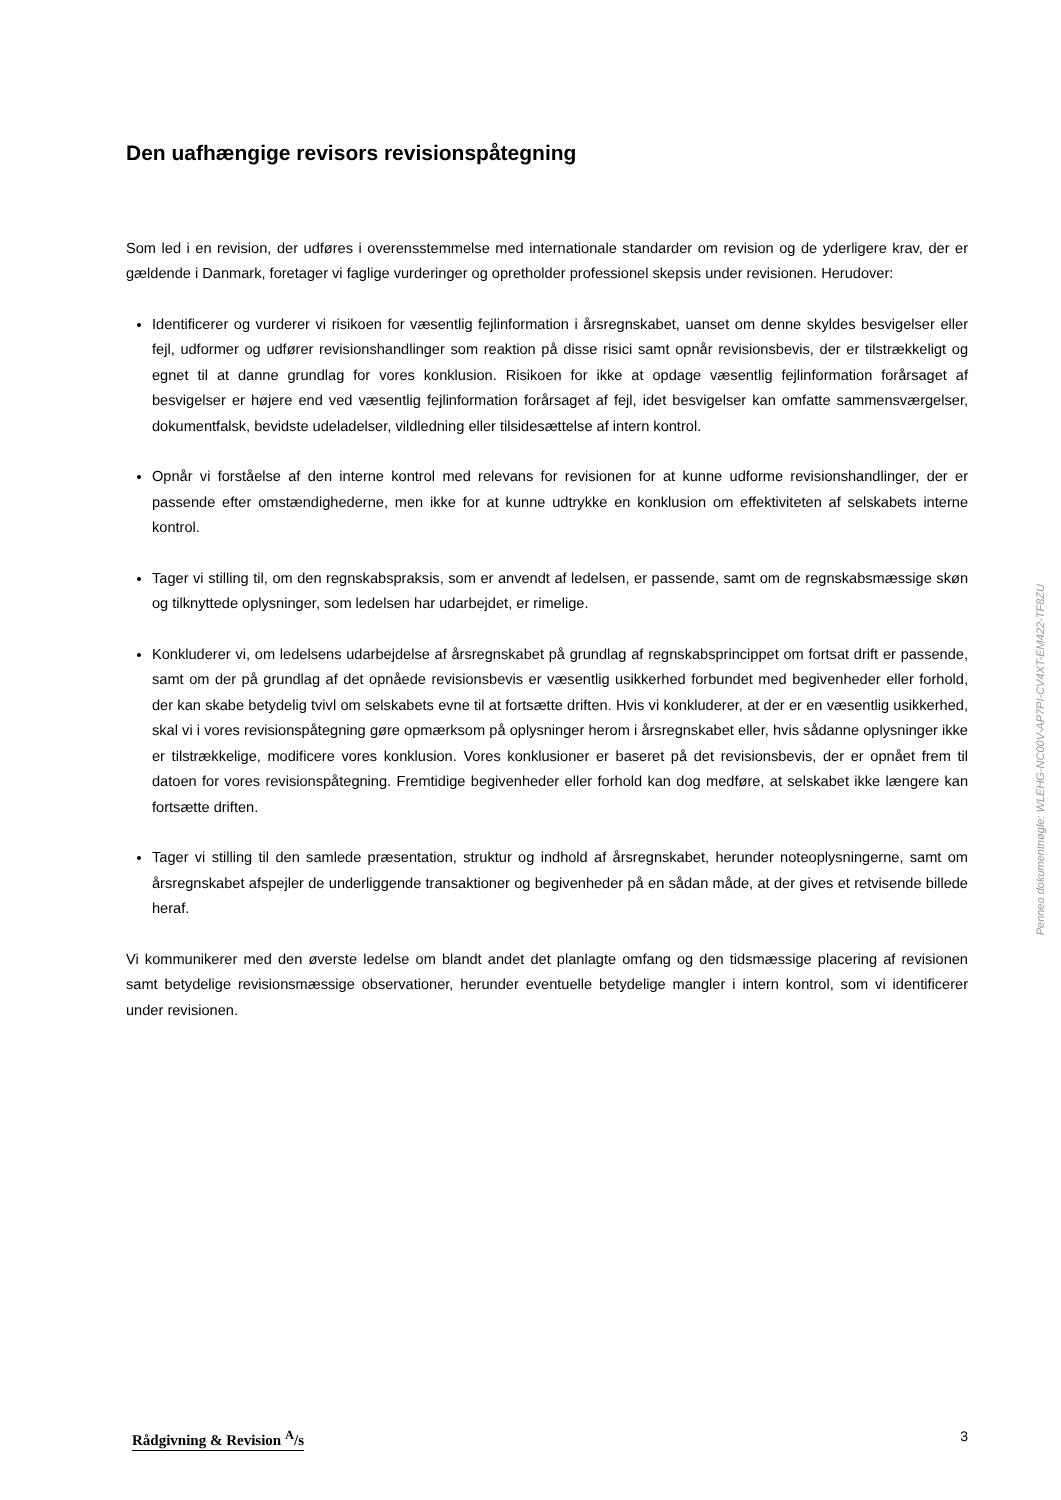Den uafhængige revisors revisionspåtegning
Som led i en revision, der udføres i overensstemmelse med internationale standarder om revision og de yderligere krav, der er gældende i Danmark, foretager vi faglige vurderinger og opretholder professionel skepsis under revisionen. Herudover:
Identificerer og vurderer vi risikoen for væsentlig fejlinformation i årsregnskabet, uanset om denne skyldes besvigelser eller fejl, udformer og udfører revisionshandlinger som reaktion på disse risici samt opnår revisionsbevis, der er tilstrækkeligt og egnet til at danne grundlag for vores konklusion. Risikoen for ikke at opdage væsentlig fejlinformation forårsaget af besvigelser er højere end ved væsentlig fejlinformation forårsaget af fejl, idet besvigelser kan omfatte sammensværgelser, dokumentfalsk, bevidste udeladelser, vildledning eller tilsidesættelse af intern kontrol.
Opnår vi forståelse af den interne kontrol med relevans for revisionen for at kunne udforme revisionshandlinger, der er passende efter omstændighederne, men ikke for at kunne udtrykke en konklusion om effektiviteten af selskabets interne kontrol.
Tager vi stilling til, om den regnskabspraksis, som er anvendt af ledelsen, er passende, samt om de regnskabsmæssige skøn og tilknyttede oplysninger, som ledelsen har udarbejdet, er rimelige.
Konkluderer vi, om ledelsens udarbejdelse af årsregnskabet på grundlag af regnskabsprincippet om fortsat drift er passende, samt om der på grundlag af det opnåede revisionsbevis er væsentlig usikkerhed forbundet med begivenheder eller forhold, der kan skabe betydelig tvivl om selskabets evne til at fortsætte driften. Hvis vi konkluderer, at der er en væsentlig usikkerhed, skal vi i vores revisionspåtegning gøre opmærksom på oplysninger herom i årsregnskabet eller, hvis sådanne oplysninger ikke er tilstrækkelige, modificere vores konklusion. Vores konklusioner er baseret på det revisionsbevis, der er opnået frem til datoen for vores revisionspåtegning. Fremtidige begivenheder eller forhold kan dog medføre, at selskabet ikke længere kan fortsætte driften.
Tager vi stilling til den samlede præsentation, struktur og indhold af årsregnskabet, herunder noteoplysningerne, samt om årsregnskabet afspejler de underliggende transaktioner og begivenheder på en sådan måde, at der gives et retvisende billede heraf.
Vi kommunikerer med den øverste ledelse om blandt andet det planlagte omfang og den tidsmæssige placering af revisionen samt betydelige revisionsmæssige observationer, herunder eventuelle betydelige mangler i intern kontrol, som vi identificerer under revisionen.
Penneo dokumentnøgle: WLEHG-NC00V-AP7PI-CV4XT-EM422-TF8ZU
Rådgivning & Revision <sup>A</sup>/s 3